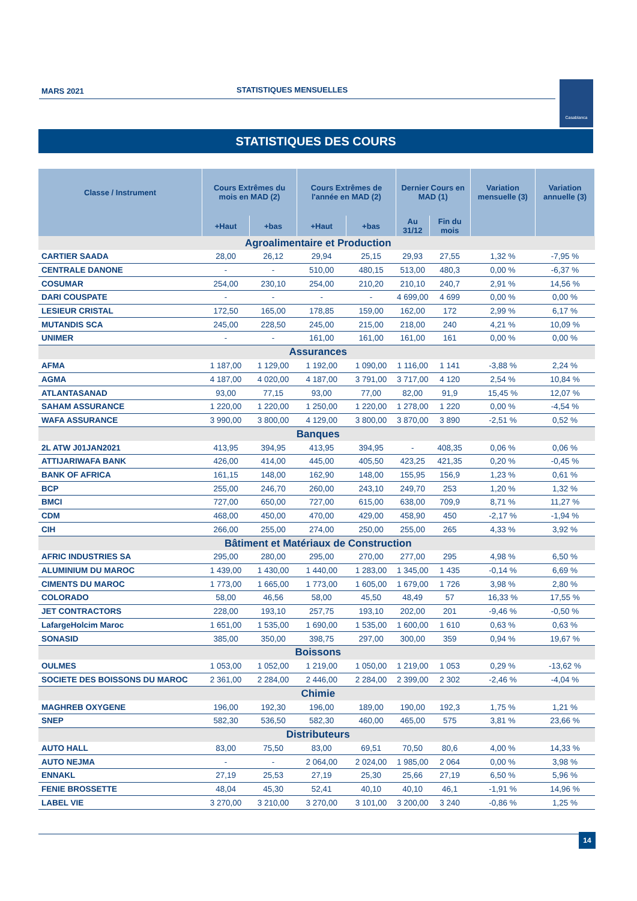MARS 2021 STATISTIQUES MENSUELLES Casablanca
STATISTIQUES DES COURS
| Classe / Instrument | Cours Extrêmes du mois en MAD (2) | | Cours Extrêmes de l'année en MAD (2) | | Dernier Cours en MAD (1) | | Variation mensuelle (3) | Variation annuelle (3) |
| --- | --- | --- | --- | --- | --- | --- | --- | --- |
| | +Haut | +bas | +Haut | +bas | Au 31/12 | Fin du mois | | |
| Agroalimentaire et Production | | | | | | | | |
| CARTIER SAADA | 28,00 | 26,12 | 29,94 | 25,15 | 29,93 | 27,55 | 1,32 % | -7,95 % |
| CENTRALE DANONE | - | - | 510,00 | 480,15 | 513,00 | 480,3 | 0,00 % | -6,37 % |
| COSUMAR | 254,00 | 230,10 | 254,00 | 210,20 | 210,10 | 240,7 | 2,91 % | 14,56 % |
| DARI COUSPATE | - | - | - | - | 4 699,00 | 4 699 | 0,00 % | 0,00 % |
| LESIEUR CRISTAL | 172,50 | 165,00 | 178,85 | 159,00 | 162,00 | 172 | 2,99 % | 6,17 % |
| MUTANDIS SCA | 245,00 | 228,50 | 245,00 | 215,00 | 218,00 | 240 | 4,21 % | 10,09 % |
| UNIMER | - | - | 161,00 | 161,00 | 161,00 | 161 | 0,00 % | 0,00 % |
| Assurances | | | | | | | | |
| AFMA | 1 187,00 | 1 129,00 | 1 192,00 | 1 090,00 | 1 116,00 | 1 141 | -3,88 % | 2,24 % |
| AGMA | 4 187,00 | 4 020,00 | 4 187,00 | 3 791,00 | 3 717,00 | 4 120 | 2,54 % | 10,84 % |
| ATLANTASANAD | 93,00 | 77,15 | 93,00 | 77,00 | 82,00 | 91,9 | 15,45 % | 12,07 % |
| SAHAM ASSURANCE | 1 220,00 | 1 220,00 | 1 250,00 | 1 220,00 | 1 278,00 | 1 220 | 0,00 % | -4,54 % |
| WAFA ASSURANCE | 3 990,00 | 3 800,00 | 4 129,00 | 3 800,00 | 3 870,00 | 3 890 | -2,51 % | 0,52 % |
| Banques | | | | | | | | |
| 2L ATW J01JAN2021 | 413,95 | 394,95 | 413,95 | 394,95 | - | 408,35 | 0,06 % | 0,06 % |
| ATTIJARIWAFA BANK | 426,00 | 414,00 | 445,00 | 405,50 | 423,25 | 421,35 | 0,20 % | -0,45 % |
| BANK OF AFRICA | 161,15 | 148,00 | 162,90 | 148,00 | 155,95 | 156,9 | 1,23 % | 0,61 % |
| BCP | 255,00 | 246,70 | 260,00 | 243,10 | 249,70 | 253 | 1,20 % | 1,32 % |
| BMCI | 727,00 | 650,00 | 727,00 | 615,00 | 638,00 | 709,9 | 8,71 % | 11,27 % |
| CDM | 468,00 | 450,00 | 470,00 | 429,00 | 458,90 | 450 | -2,17 % | -1,94 % |
| CIH | 266,00 | 255,00 | 274,00 | 250,00 | 255,00 | 265 | 4,33 % | 3,92 % |
| Bâtiment et Matériaux de Construction | | | | | | | | |
| AFRIC INDUSTRIES SA | 295,00 | 280,00 | 295,00 | 270,00 | 277,00 | 295 | 4,98 % | 6,50 % |
| ALUMINIUM DU MAROC | 1 439,00 | 1 430,00 | 1 440,00 | 1 283,00 | 1 345,00 | 1 435 | -0,14 % | 6,69 % |
| CIMENTS DU MAROC | 1 773,00 | 1 665,00 | 1 773,00 | 1 605,00 | 1 679,00 | 1 726 | 3,98 % | 2,80 % |
| COLORADO | 58,00 | 46,56 | 58,00 | 45,50 | 48,49 | 57 | 16,33 % | 17,55 % |
| JET CONTRACTORS | 228,00 | 193,10 | 257,75 | 193,10 | 202,00 | 201 | -9,46 % | -0,50 % |
| LafargeHolcim Maroc | 1 651,00 | 1 535,00 | 1 690,00 | 1 535,00 | 1 600,00 | 1 610 | 0,63 % | 0,63 % |
| SONASID | 385,00 | 350,00 | 398,75 | 297,00 | 300,00 | 359 | 0,94 % | 19,67 % |
| Boissons | | | | | | | | |
| OULMES | 1 053,00 | 1 052,00 | 1 219,00 | 1 050,00 | 1 219,00 | 1 053 | 0,29 % | -13,62 % |
| SOCIETE DES BOISSONS DU MAROC | 2 361,00 | 2 284,00 | 2 446,00 | 2 284,00 | 2 399,00 | 2 302 | -2,46 % | -4,04 % |
| Chimie | | | | | | | | |
| MAGHREB OXYGENE | 196,00 | 192,30 | 196,00 | 189,00 | 190,00 | 192,3 | 1,75 % | 1,21 % |
| SNEP | 582,30 | 536,50 | 582,30 | 460,00 | 465,00 | 575 | 3,81 % | 23,66 % |
| Distributeurs | | | | | | | | |
| AUTO HALL | 83,00 | 75,50 | 83,00 | 69,51 | 70,50 | 80,6 | 4,00 % | 14,33 % |
| AUTO NEJMA | - | - | 2 064,00 | 2 024,00 | 1 985,00 | 2 064 | 0,00 % | 3,98 % |
| ENNAKL | 27,19 | 25,53 | 27,19 | 25,30 | 25,66 | 27,19 | 6,50 % | 5,96 % |
| FENIE BROSSETTE | 48,04 | 45,30 | 52,41 | 40,10 | 40,10 | 46,1 | -1,91 % | 14,96 % |
| LABEL VIE | 3 270,00 | 3 210,00 | 3 270,00 | 3 101,00 | 3 200,00 | 3 240 | -0,86 % | 1,25 % |
14